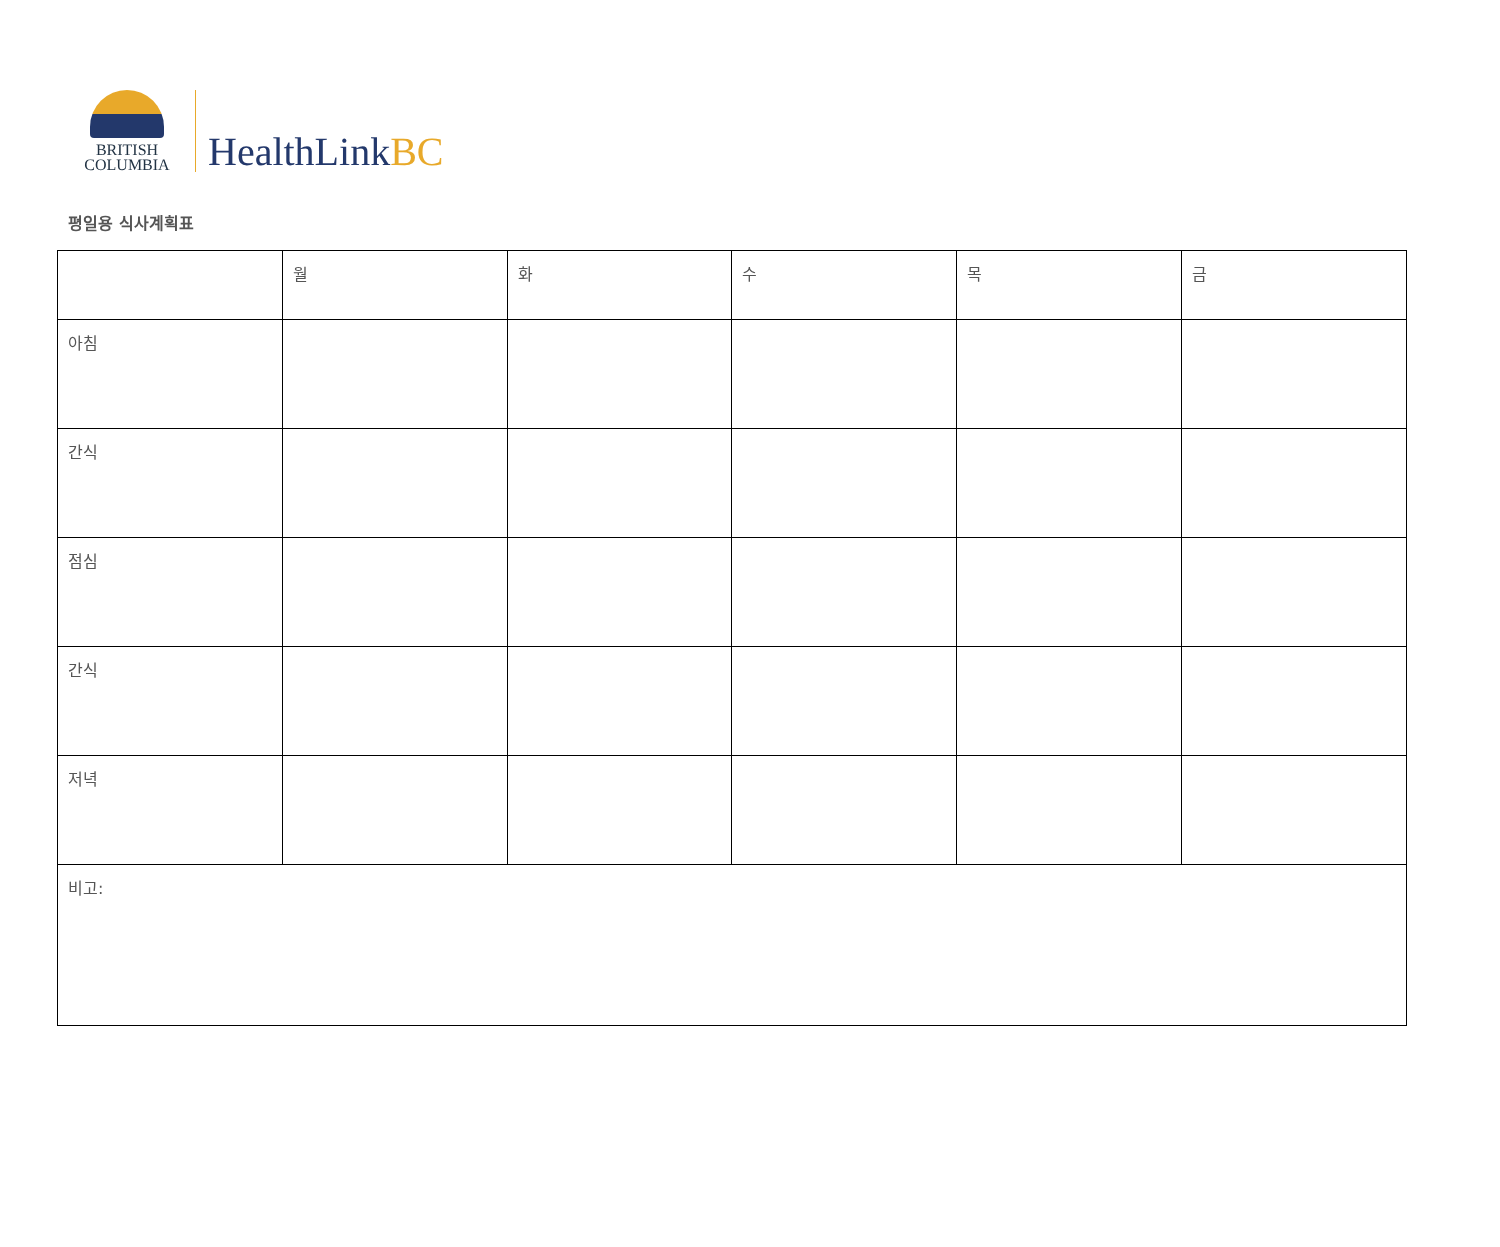BRITISH
COLUMBIA
HealthLinkBC
평일용 식사계획표
| | 월 | 화 | 수 | 목 | 금 |
| 아침 | | | | | |
| 간식 | | | | | |
| 점심 | | | | | |
| 간식 | | | | | |
| 저녁 | | | | | |
| 비고: | | | | | |